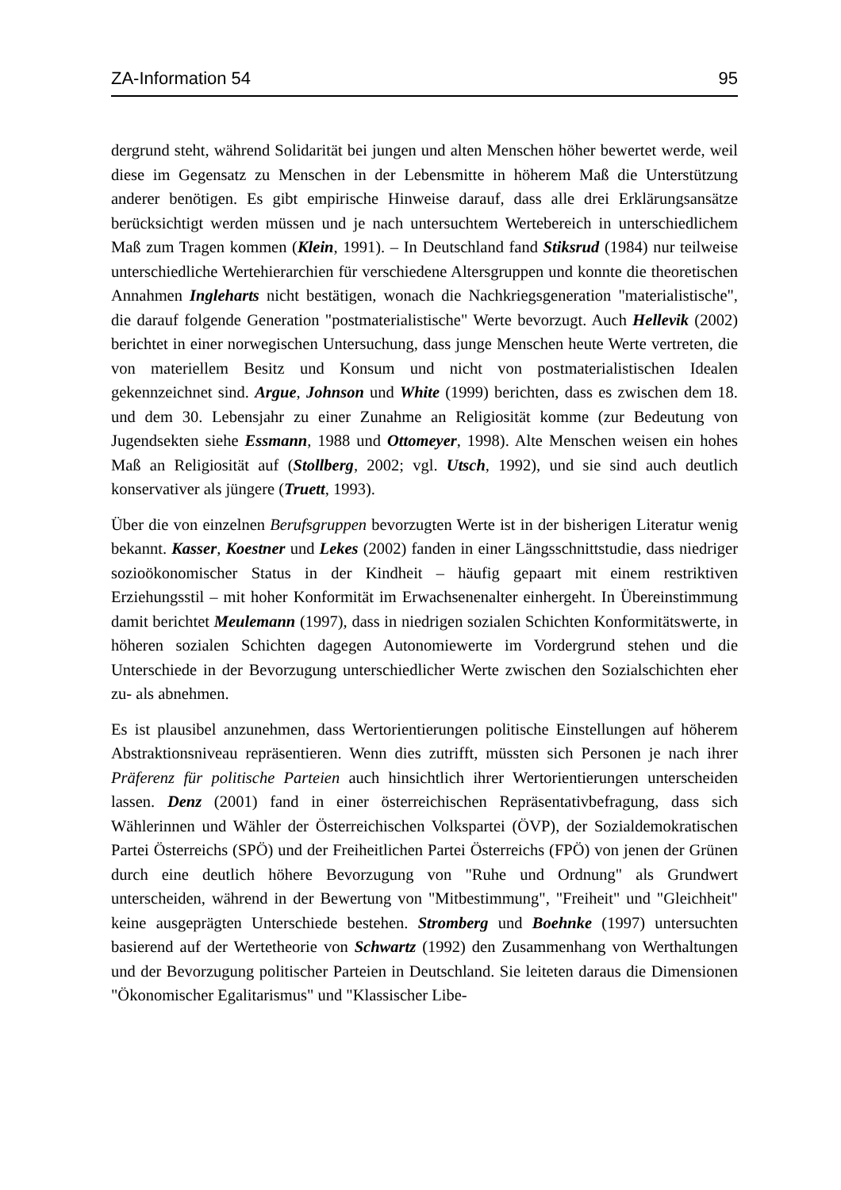ZA-Information 54 95
dergrund steht, während Solidarität bei jungen und alten Menschen höher bewertet werde, weil diese im Gegensatz zu Menschen in der Lebensmitte in höherem Maß die Unterstützung anderer benötigen. Es gibt empirische Hinweise darauf, dass alle drei Erklärungsansätze berücksichtigt werden müssen und je nach untersuchtem Wertebereich in unterschiedlichem Maß zum Tragen kommen (Klein, 1991). – In Deutschland fand Stiksrud (1984) nur teilweise unterschiedliche Wertehierarchien für verschiedene Altersgruppen und konnte die theoretischen Annahmen Ingleharts nicht bestätigen, wonach die Nachkriegsgeneration "materialistische", die darauf folgende Generation "postmaterialistische" Werte bevorzugt. Auch Hellevik (2002) berichtet in einer norwegischen Untersuchung, dass junge Menschen heute Werte vertreten, die von materiellem Besitz und Konsum und nicht von postmaterialistischen Idealen gekennzeichnet sind. Argue, Johnson und White (1999) berichten, dass es zwischen dem 18. und dem 30. Lebensjahr zu einer Zunahme an Religiosität komme (zur Bedeutung von Jugendsekten siehe Essmann, 1988 und Ottomeyer, 1998). Alte Menschen weisen ein hohes Maß an Religiosität auf (Stollberg, 2002; vgl. Utsch, 1992), und sie sind auch deutlich konservativer als jüngere (Truett, 1993).
Über die von einzelnen Berufsgruppen bevorzugten Werte ist in der bisherigen Literatur wenig bekannt. Kasser, Koestner und Lekes (2002) fanden in einer Längsschnittstudie, dass niedriger sozioökonomischer Status in der Kindheit – häufig gepaart mit einem restriktiven Erziehungsstil – mit hoher Konformität im Erwachsenenalter einhergeht. In Übereinstimmung damit berichtet Meulemann (1997), dass in niedrigen sozialen Schichten Konformitätswerte, in höheren sozialen Schichten dagegen Autonomiewerte im Vordergrund stehen und die Unterschiede in der Bevorzugung unterschiedlicher Werte zwischen den Sozialschichten eher zu- als abnehmen.
Es ist plausibel anzunehmen, dass Wertorientierungen politische Einstellungen auf höherem Abstraktionsniveau repräsentieren. Wenn dies zutrifft, müssten sich Personen je nach ihrer Präferenz für politische Parteien auch hinsichtlich ihrer Wertorientierungen unterscheiden lassen. Denz (2001) fand in einer österreichischen Repräsentativbefragung, dass sich Wählerinnen und Wähler der Österreichischen Volkspartei (ÖVP), der Sozialdemokratischen Partei Österreichs (SPÖ) und der Freiheitlichen Partei Österreichs (FPÖ) von jenen der Grünen durch eine deutlich höhere Bevorzugung von "Ruhe und Ordnung" als Grundwert unterscheiden, während in der Bewertung von "Mitbestimmung", "Freiheit" und "Gleichheit" keine ausgeprägten Unterschiede bestehen. Stromberg und Boehnke (1997) untersuchten basierend auf der Wertetheorie von Schwartz (1992) den Zusammenhang von Werthaltungen und der Bevorzugung politischer Parteien in Deutschland. Sie leiteten daraus die Dimensionen "Ökonomischer Egalitarismus" und "Klassischer Libe-